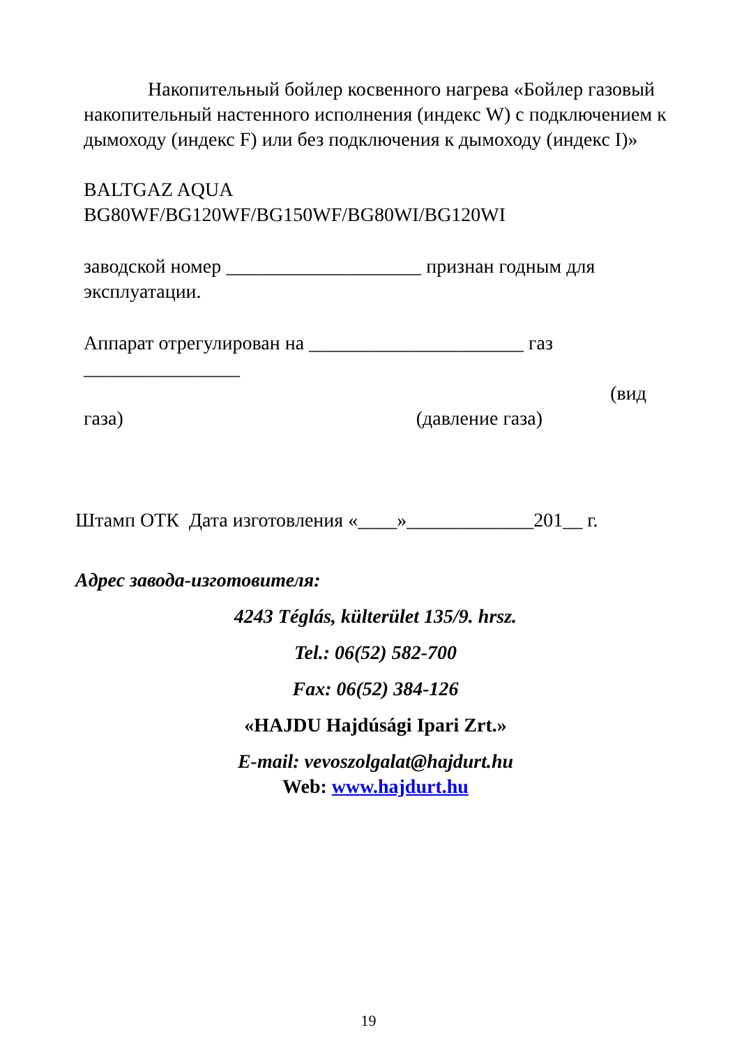Накопительный бойлер косвенного нагрева «Бойлер газовый накопительный настенного исполнения (индекс W) с подключением к дымоходу (индекс F) или без подключения к дымоходу (индекс I)»
BALTGAZ AQUA
BG80WF/BG120WF/BG150WF/BG80WI/BG120WI
заводской номер ____________________ признан годным для эксплуатации.
Аппарат отрегулирован на ______________________ газ
________________
(вид
газа) (давление газа)
Штамп ОТК Дата изготовления «____»_____________201__ г.
Адрес завода-изготовителя:
4243 Téglás, külterület 135/9. hrsz.
Tel.: 06(52) 582-700
Fax: 06(52) 384-126
«HAJDU Hajdúsági Ipari Zrt.»
E-mail: vevoszolgalat@hajdurt.hu
Web: www.hajdurt.hu
19